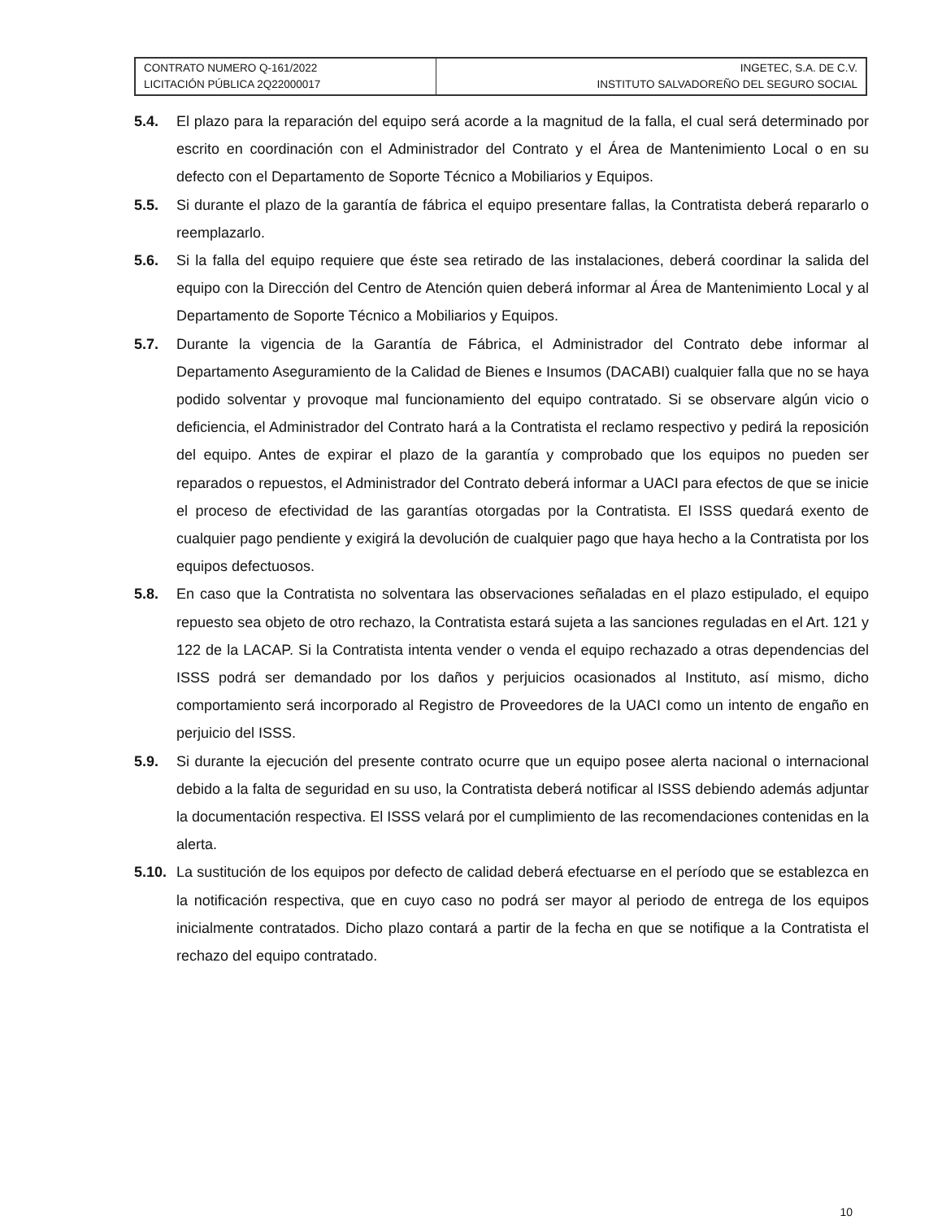| CONTRATO NUMERO Q-161/2022 LICITACIÓN PÚBLICA 2Q22000017 | INGETEC, S.A. DE C.V. INSTITUTO SALVADOREÑO DEL SEGURO SOCIAL |
5.4. El plazo para la reparación del equipo será acorde a la magnitud de la falla, el cual será determinado por escrito en coordinación con el Administrador del Contrato y el Área de Mantenimiento Local o en su defecto con el Departamento de Soporte Técnico a Mobiliarios y Equipos.
5.5. Si durante el plazo de la garantía de fábrica el equipo presentare fallas, la Contratista deberá repararlo o reemplazarlo.
5.6. Si la falla del equipo requiere que éste sea retirado de las instalaciones, deberá coordinar la salida del equipo con la Dirección del Centro de Atención quien deberá informar al Área de Mantenimiento Local y al Departamento de Soporte Técnico a Mobiliarios y Equipos.
5.7. Durante la vigencia de la Garantía de Fábrica, el Administrador del Contrato debe informar al Departamento Aseguramiento de la Calidad de Bienes e Insumos (DACABI) cualquier falla que no se haya podido solventar y provoque mal funcionamiento del equipo contratado. Si se observare algún vicio o deficiencia, el Administrador del Contrato hará a la Contratista el reclamo respectivo y pedirá la reposición del equipo. Antes de expirar el plazo de la garantía y comprobado que los equipos no pueden ser reparados o repuestos, el Administrador del Contrato deberá informar a UACI para efectos de que se inicie el proceso de efectividad de las garantías otorgadas por la Contratista. El ISSS quedará exento de cualquier pago pendiente y exigirá la devolución de cualquier pago que haya hecho a la Contratista por los equipos defectuosos.
5.8. En caso que la Contratista no solventara las observaciones señaladas en el plazo estipulado, el equipo repuesto sea objeto de otro rechazo, la Contratista estará sujeta a las sanciones reguladas en el Art. 121 y 122 de la LACAP. Si la Contratista intenta vender o venda el equipo rechazado a otras dependencias del ISSS podrá ser demandado por los daños y perjuicios ocasionados al Instituto, así mismo, dicho comportamiento será incorporado al Registro de Proveedores de la UACI como un intento de engaño en perjuicio del ISSS.
5.9. Si durante la ejecución del presente contrato ocurre que un equipo posee alerta nacional o internacional debido a la falta de seguridad en su uso, la Contratista deberá notificar al ISSS debiendo además adjuntar la documentación respectiva. El ISSS velará por el cumplimiento de las recomendaciones contenidas en la alerta.
5.10.
La sustitución de los equipos por defecto de calidad deberá efectuarse en el período que se establezca en la notificación respectiva, que en cuyo caso no podrá ser mayor al periodo de entrega de los equipos inicialmente contratados. Dicho plazo contará a partir de la fecha en que se notifique a la Contratista el rechazo del equipo contratado.
10